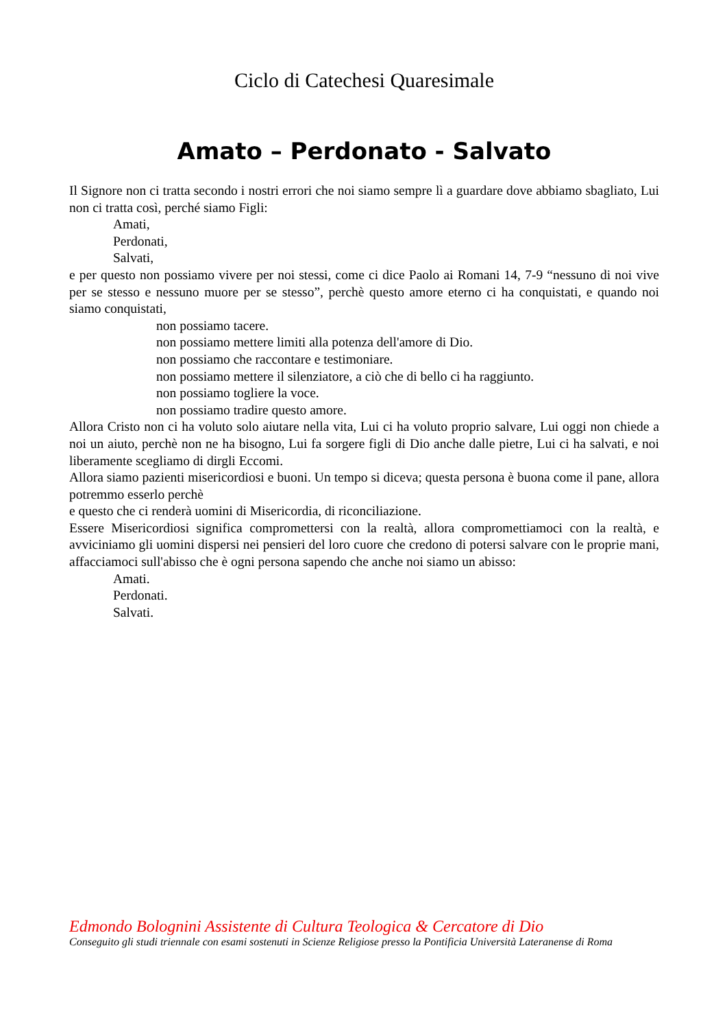Ciclo di Catechesi Quaresimale
Amato – Perdonato - Salvato
Il Signore non ci tratta secondo i nostri errori che noi siamo sempre lì a guardare dove abbiamo sbagliato, Lui non ci tratta così, perché siamo Figli:
Amati,
Perdonati,
Salvati,
e per questo non possiamo vivere per noi stessi, come ci dice Paolo ai Romani 14, 7-9 “nessuno di noi vive per se stesso e nessuno muore per se stesso”, perchè questo amore eterno ci ha conquistati, e quando noi siamo conquistati,
non possiamo tacere.
non possiamo mettere limiti alla potenza dell'amore di Dio.
non possiamo che raccontare e testimoniare.
non possiamo mettere il silenziatore, a ciò che di bello ci ha raggiunto.
non possiamo togliere la voce.
non possiamo tradire questo amore.
Allora Cristo non ci ha voluto solo aiutare nella vita, Lui ci ha voluto proprio salvare, Lui oggi non chiede a noi un aiuto, perchè non ne ha bisogno, Lui fa sorgere figli di Dio anche dalle pietre, Lui ci ha salvati, e noi liberamente scegliamo di dirgli Eccomi.
Allora siamo pazienti misericordiosi e buoni. Un tempo si diceva; questa persona è buona come il pane, allora potremmo esserlo perchè
e questo che ci renderà uomini di Misericordia, di riconciliazione.
Essere Misericordiosi significa compromettersi con la realtà, allora comprometti­amoci con la realtà, e avviciniamo gli uomini dispersi nei pensieri del loro cuore che credono di potersi salvare con le proprie mani, affacciamoci sull'abisso che è ogni persona sapendo che anche noi siamo un abisso:
Amati.
Perdonati.
Salvati.
Edmondo Bolognini Assistente di Cultura Teologica & Cercatore di Dio
Conseguito gli studi triennale con esami sostenuti in Scienze Religiose presso la Pontificia Università Lateranense di Roma